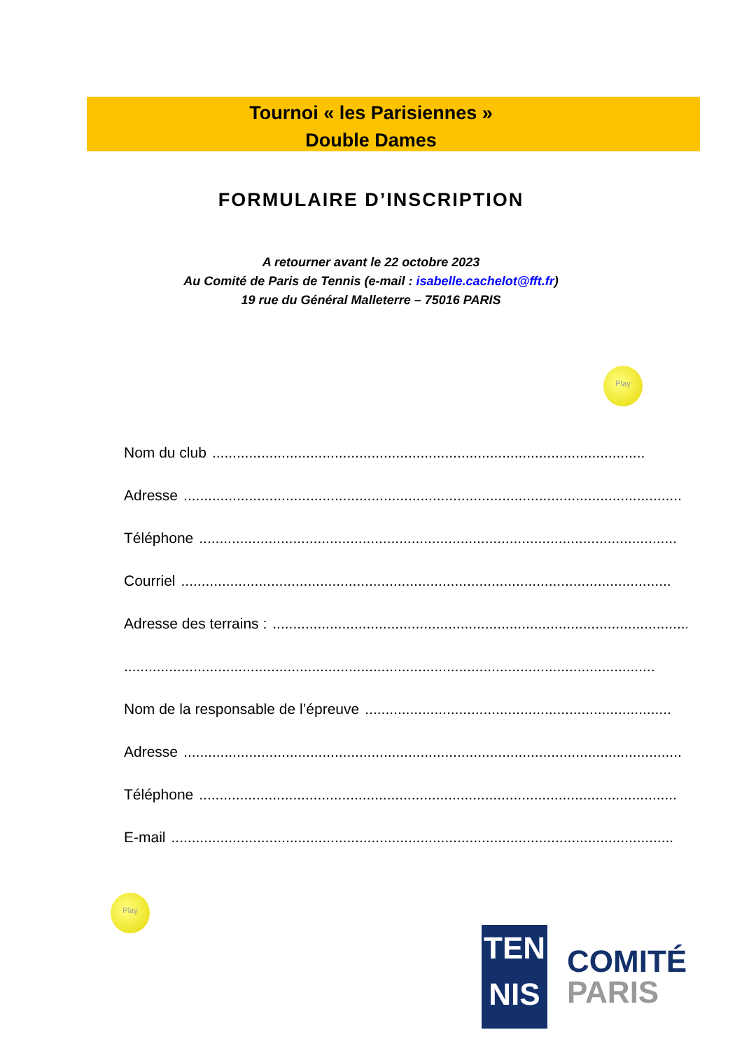Tournoi « les Parisiennes »
Double Dames
FORMULAIRE D’INSCRIPTION
A retourner avant le 22 octobre 2023
Au Comité de Paris de Tennis (e-mail : isabelle.cachelot@fft.fr)
19 rue du Général Malleterre – 75016 PARIS
Play
Nom du club..........................................................................................................
Adresse..........................................................................................................................
Téléphone.....................................................................................................................
Courriel........................................................................................................................
Adresse des terrains :.......................................................................................................
..................................................................................................................................
Nom de la responsable de l’épreuve...........................................................................
Adresse..........................................................................................................................
Téléphone.....................................................................................................................
E-mail...........................................................................................................................
Play
TEN
NIS
COMITÉ
PARIS